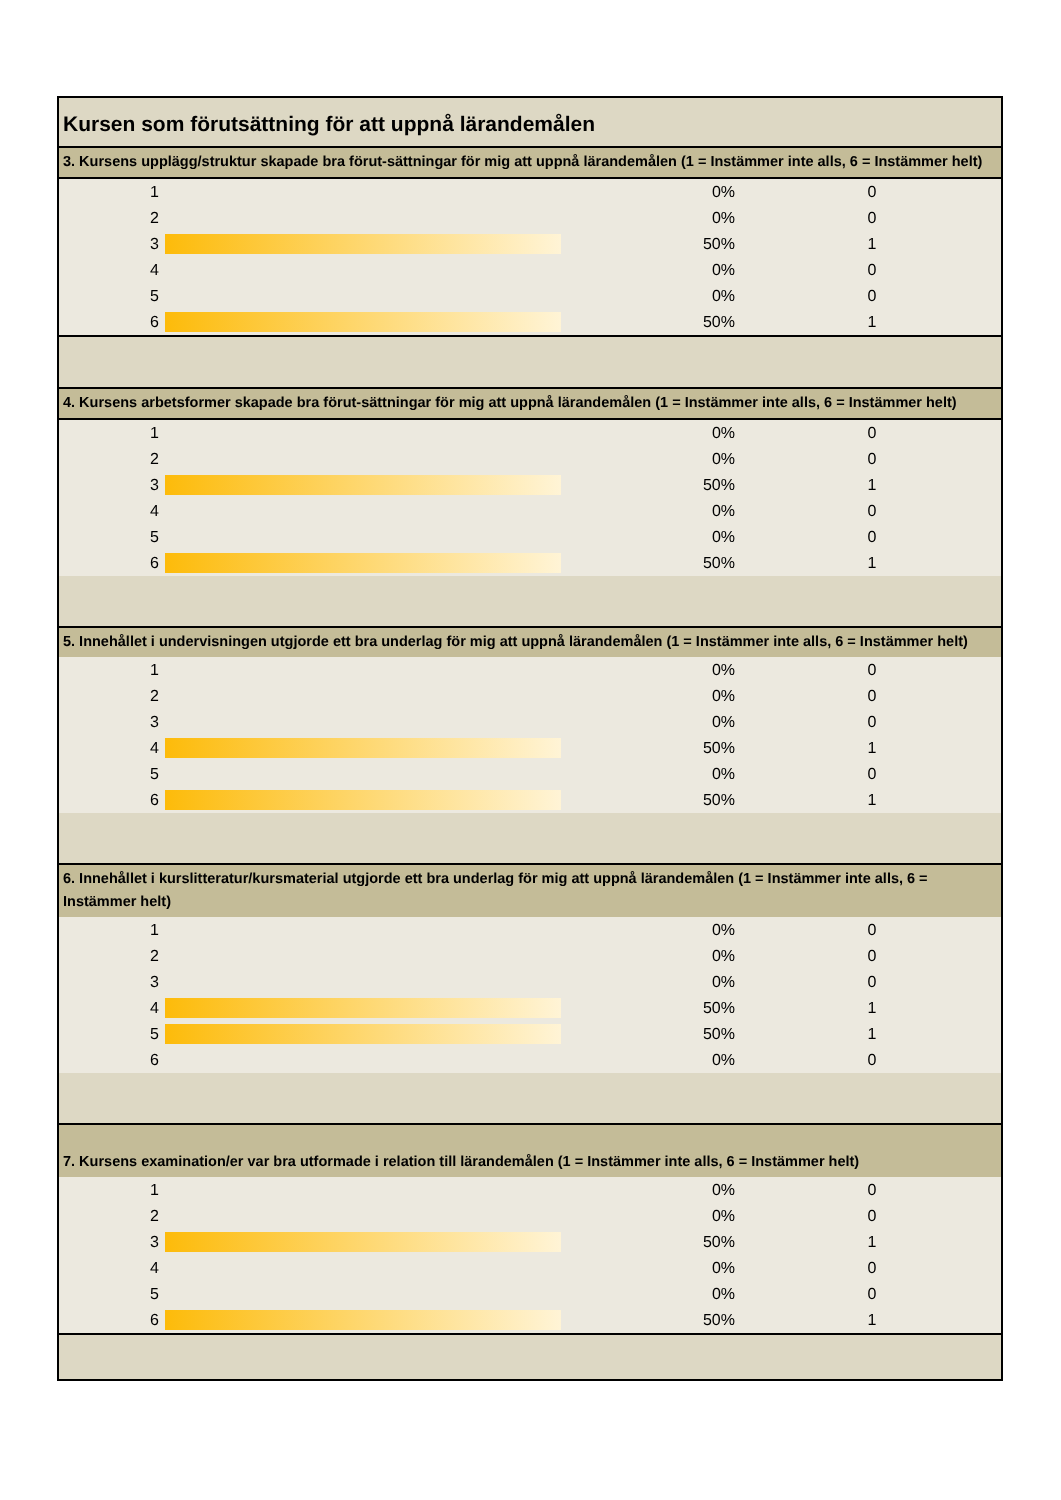Kursen som förutsättning för att uppnå lärandemålen
3. Kursens upplägg/struktur skapade bra förut-sättningar för mig att uppnå lärandemålen (1 = Instämmer inte alls, 6 = Instämmer helt)
| 1 | | 0% | 0 |
| 2 | | 0% | 0 |
| 3 | | 50% | 1 |
| 4 | | 0% | 0 |
| 5 | | 0% | 0 |
| 6 | | 50% | 1 |
4. Kursens arbetsformer skapade bra förut-sättningar för mig att uppnå lärandemålen (1 = Instämmer inte alls, 6 = Instämmer helt)
| 1 | | 0% | 0 |
| 2 | | 0% | 0 |
| 3 | | 50% | 1 |
| 4 | | 0% | 0 |
| 5 | | 0% | 0 |
| 6 | | 50% | 1 |
5. Innehållet i undervisningen utgjorde ett bra underlag för mig att uppnå lärandemålen (1 = Instämmer inte alls, 6 = Instämmer helt)
| 1 | | 0% | 0 |
| 2 | | 0% | 0 |
| 3 | | 0% | 0 |
| 4 | | 50% | 1 |
| 5 | | 0% | 0 |
| 6 | | 50% | 1 |
6. Innehållet i kurslitteratur/kursmaterial utgjorde ett bra underlag för mig att uppnå lärandemålen (1 = Instämmer inte alls, 6 = Instämmer helt)
| 1 | | 0% | 0 |
| 2 | | 0% | 0 |
| 3 | | 0% | 0 |
| 4 | | 50% | 1 |
| 5 | | 50% | 1 |
| 6 | | 0% | 0 |
7. Kursens examination/er var bra utformade i relation till lärandemålen (1 = Instämmer inte alls, 6 = Instämmer helt)
| 1 | | 0% | 0 |
| 2 | | 0% | 0 |
| 3 | | 50% | 1 |
| 4 | | 0% | 0 |
| 5 | | 0% | 0 |
| 6 | | 50% | 1 |